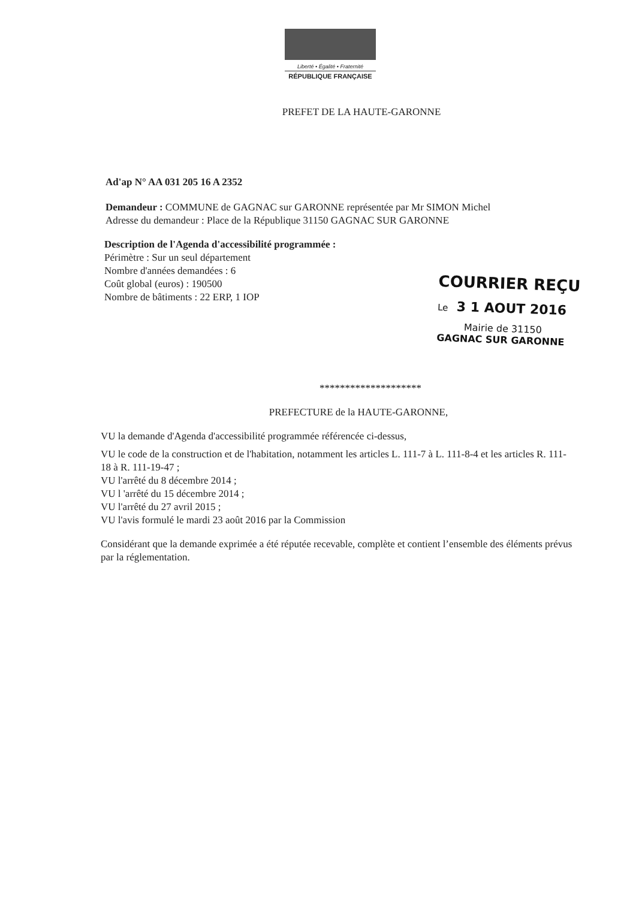Liberté • Égalité • Fraternité
RÉPUBLIQUE FRANÇAISE
PREFET DE LA HAUTE-GARONNE
Ad'ap N° AA 031 205 16 A 2352
Demandeur : COMMUNE de GAGNAC sur GARONNE représentée par Mr SIMON Michel
Adresse du demandeur : Place de la République 31150 GAGNAC SUR GARONNE
Description de l'Agenda d'accessibilité programmée :
Périmètre : Sur un seul département
Nombre d'années demandées : 6
Coût global (euros) : 190500
Nombre de bâtiments : 22 ERP, 1 IOP
********************
PREFECTURE de la HAUTE-GARONNE,
VU la demande d'Agenda d'accessibilité programmée référencée ci-dessus,
VU le code de la construction et de l'habitation, notamment les articles L. 111-7 à L. 111-8-4 et les articles R. 111-18 à R. 111-19-47 ;
VU l'arrêté du 8 décembre 2014 ;
VU l 'arrêté du 15 décembre 2014 ;
VU l'arrêté du 27 avril 2015 ;
VU l'avis formulé le mardi 23 août 2016 par la Commission
Considérant que la demande exprimée a été réputée recevable, complète et contient l’ensemble des éléments prévus par la réglementation.
COURRIER REÇU
Le 3 1 AOUT 2016
Mairie de 31150
GAGNAC SUR GARONNE